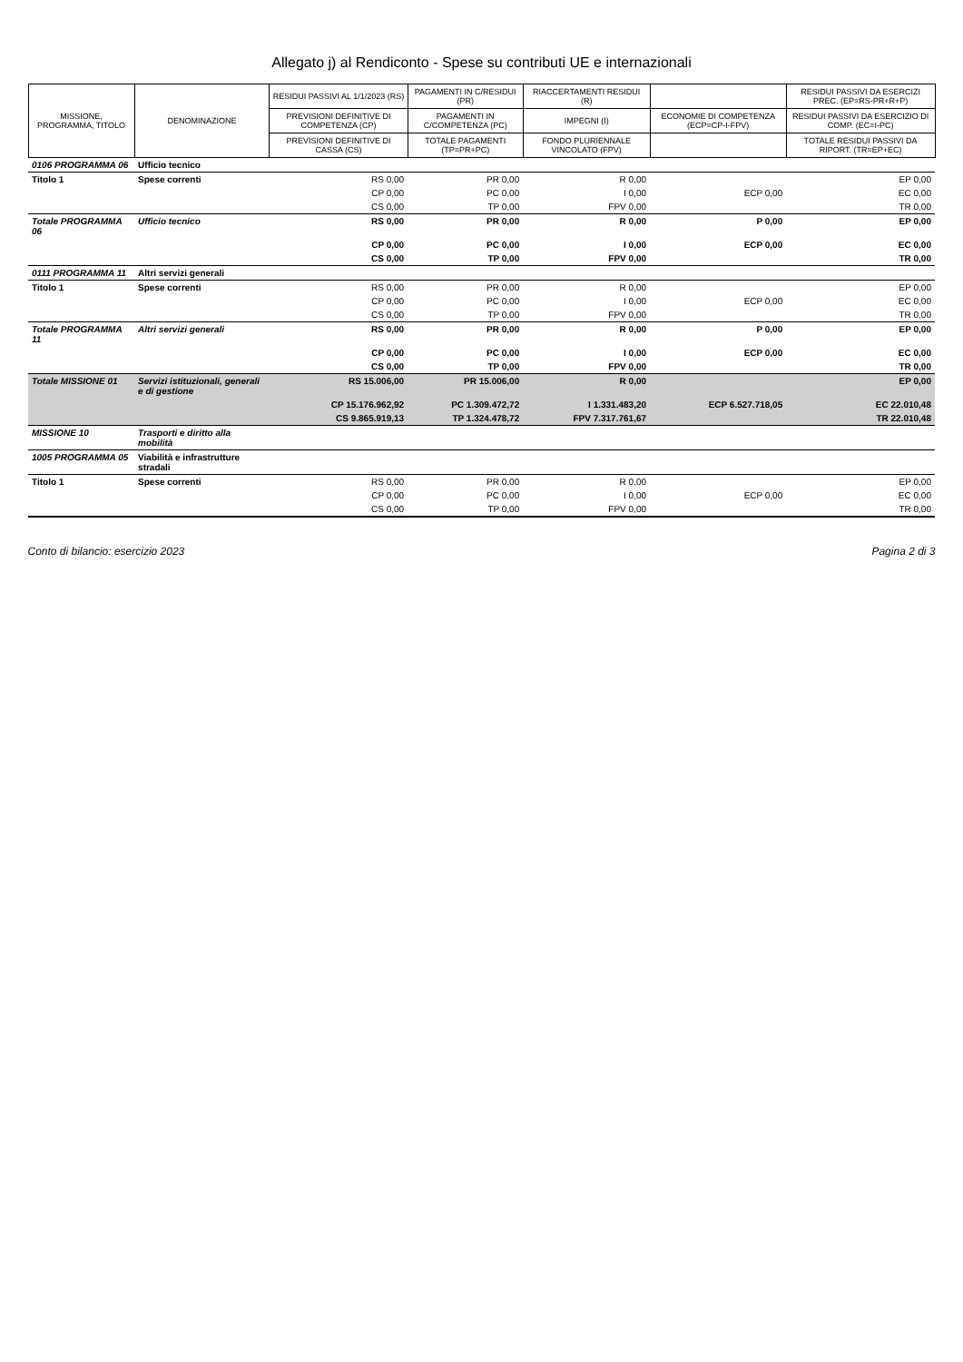Allegato j) al Rendiconto - Spese su contributi UE e internazionali
| MISSIONE, PROGRAMMA, TITOLO | DENOMINAZIONE | RESIDUI PASSIVI AL 1/1/2023 (RS) | PAGAMENTI IN C/RESIDUI (PR) | RIACCERTAMENTI RESIDUI (R) | | RESIDUI PASSIVI DA ESERCIZI PREC. (EP=RS-PR+R+P) |
| --- | --- | --- | --- | --- | --- | --- |
| | | PREVISIONI DEFINITIVE DI COMPETENZA (CP) | PAGAMENTI IN C/COMPETENZA (PC) | IMPEGNI (I) | ECONOMIE DI COMPETENZA (ECP=CP-I-FPV) | RESIDUI PASSIVI DA ESERCIZIO DI COMP. (EC=I-PC) |
| | | PREVISIONI DEFINITIVE DI CASSA (CS) | TOTALE PAGAMENTI (TP=PR+PC) | FONDO PLURIENNALE VINCOLATO (FPV) | | TOTALE RESIDUI PASSIVI DA RIPORT. (TR=EP+EC) |
| 0106 PROGRAMMA 06 | Ufficio tecnico | | | | | |
| Titolo 1 | Spese correnti | RS 0,00 | PR 0,00 | R 0,00 | | EP 0,00 |
| | | CP 0,00 | PC 0,00 | I 0,00 | ECP 0,00 | EC 0,00 |
| | | CS 0,00 | TP 0,00 | FPV 0,00 | | TR 0,00 |
| Totale PROGRAMMA 06 | Ufficio tecnico | RS 0,00 | PR 0,00 | R 0,00 | P 0,00 | EP 0,00 |
| | | CP 0,00 | PC 0,00 | I 0,00 | ECP 0,00 | EC 0,00 |
| | | CS 0,00 | TP 0,00 | FPV 0,00 | | TR 0,00 |
| 0111 PROGRAMMA 11 | Altri servizi generali | | | | | |
| Titolo 1 | Spese correnti | RS 0,00 | PR 0,00 | R 0,00 | | EP 0,00 |
| | | CP 0,00 | PC 0,00 | I 0,00 | ECP 0,00 | EC 0,00 |
| | | CS 0,00 | TP 0,00 | FPV 0,00 | | TR 0,00 |
| Totale PROGRAMMA 11 | Altri servizi generali | RS 0,00 | PR 0,00 | R 0,00 | P 0,00 | EP 0,00 |
| | | CP 0,00 | PC 0,00 | I 0,00 | ECP 0,00 | EC 0,00 |
| | | CS 0,00 | TP 0,00 | FPV 0,00 | | TR 0,00 |
| Totale MISSIONE 01 | Servizi istituzionali, generali e di gestione | RS 15.006,00 | PR 15.006,00 | R 0,00 | | EP 0,00 |
| | | CP 15.176.962,92 | PC 1.309.472,72 | I 1.331.483,20 | ECP 6.527.718,05 | EC 22.010,48 |
| | | CS 9.865.919,13 | TP 1.324.478,72 | FPV 7.317.761,67 | | TR 22.010,48 |
| MISSIONE 10 | Trasporti e diritto alla mobilità | | | | | |
| 1005 PROGRAMMA 05 | Viabilità e infrastrutture stradali | | | | | |
| Titolo 1 | Spese correnti | RS 0,00 | PR 0,00 | R 0,00 | | EP 0,00 |
| | | CP 0,00 | PC 0,00 | I 0,00 | ECP 0,00 | EC 0,00 |
| | | CS 0,00 | TP 0,00 | FPV 0,00 | | TR 0,00 |
Conto di bilancio: esercizio 2023 Pagina 2 di 3